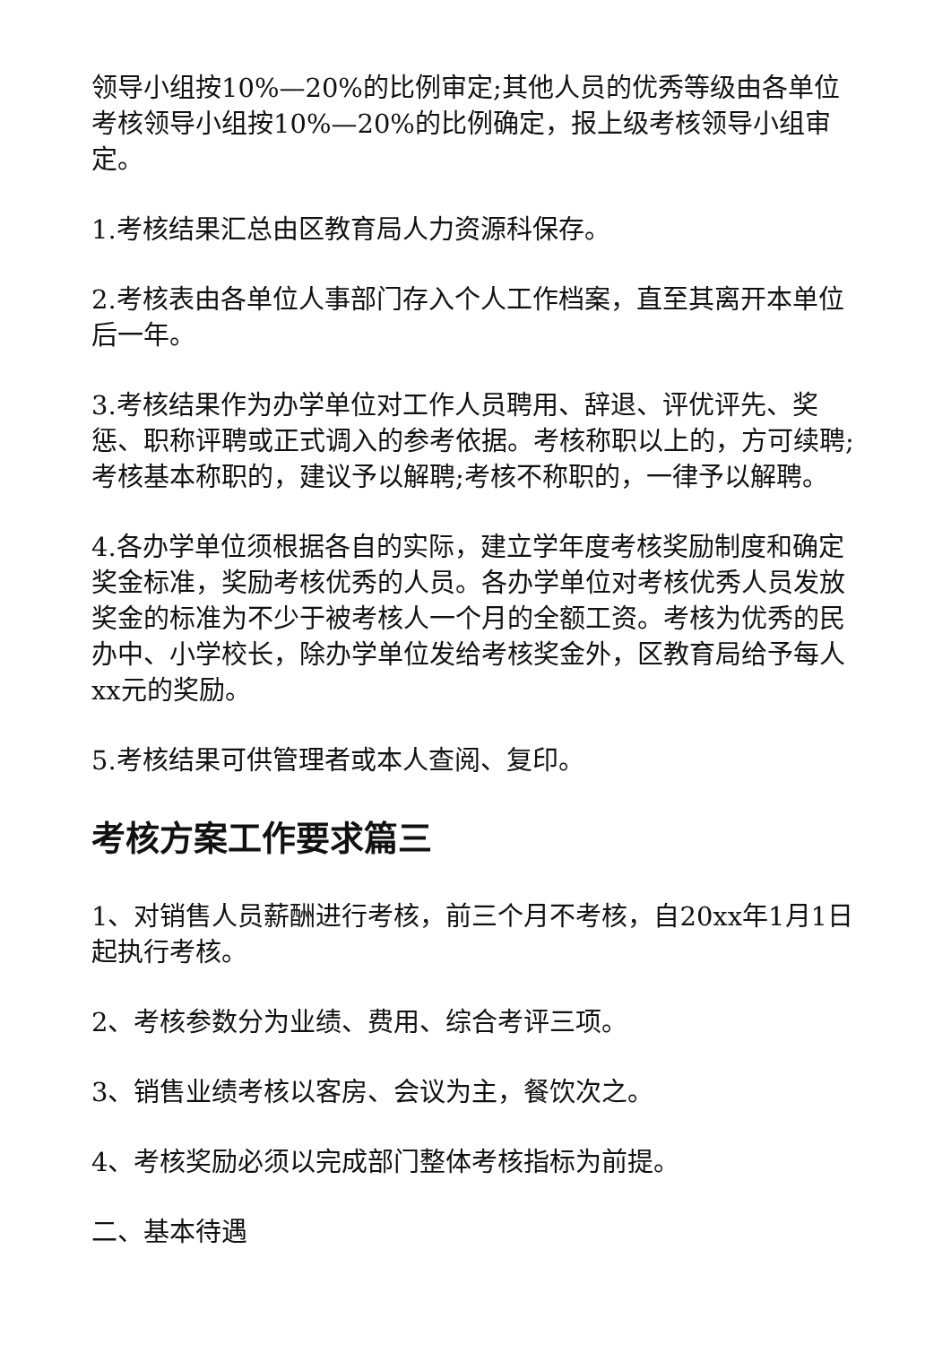领导小组按10%—20%的比例审定;其他人员的优秀等级由各单位考核领导小组按10%—20%的比例确定，报上级考核领导小组审定。
1.考核结果汇总由区教育局人力资源科保存。
2.考核表由各单位人事部门存入个人工作档案，直至其离开本单位后一年。
3.考核结果作为办学单位对工作人员聘用、辞退、评优评先、奖惩、职称评聘或正式调入的参考依据。考核称职以上的，方可续聘;考核基本称职的，建议予以解聘;考核不称职的，一律予以解聘。
4.各办学单位须根据各自的实际，建立学年度考核奖励制度和确定奖金标准，奖励考核优秀的人员。各办学单位对考核优秀人员发放奖金的标准为不少于被考核人一个月的全额工资。考核为优秀的民办中、小学校长，除办学单位发给考核奖金外，区教育局给予每人xx元的奖励。
5.考核结果可供管理者或本人查阅、复印。
考核方案工作要求篇三
1、对销售人员薪酬进行考核，前三个月不考核，自20xx年1月1日起执行考核。
2、考核参数分为业绩、费用、综合考评三项。
3、销售业绩考核以客房、会议为主，餐饮次之。
4、考核奖励必须以完成部门整体考核指标为前提。
二、基本待遇